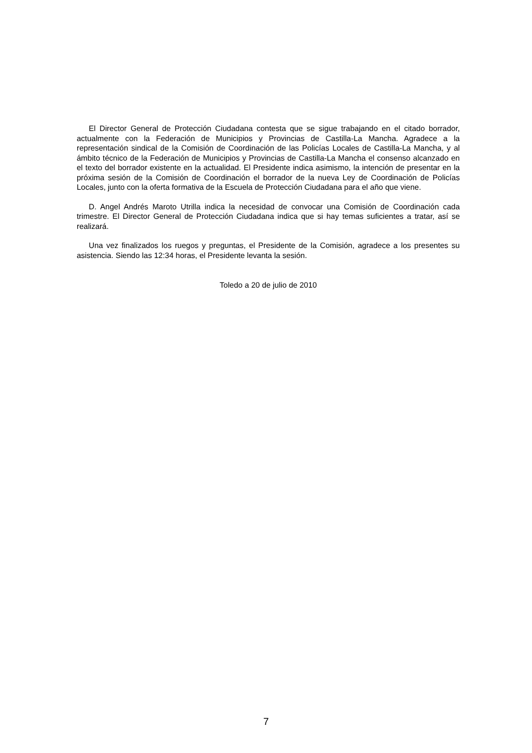El Director General de Protección Ciudadana contesta que se sigue trabajando en el citado borrador, actualmente con la Federación de Municipios y Provincias de Castilla-La Mancha. Agradece a la representación sindical de la Comisión de Coordinación de las Policías Locales de Castilla-La Mancha, y al ámbito técnico de la Federación de Municipios y Provincias de Castilla-La Mancha el consenso alcanzado en el texto del borrador existente en la actualidad. El Presidente indica asimismo, la intención de presentar en la próxima sesión de la Comisión de Coordinación el borrador de la nueva Ley de Coordinación de Policías Locales, junto con la oferta formativa de la Escuela de Protección Ciudadana para el año que viene.
D. Angel Andrés Maroto Utrilla indica la necesidad de convocar una Comisión de Coordinación cada trimestre. El Director General de Protección Ciudadana indica que si hay temas suficientes a tratar, así se realizará.
Una vez finalizados los ruegos y preguntas, el Presidente de la Comisión, agradece a los presentes su asistencia. Siendo las 12:34 horas, el Presidente levanta la sesión.
Toledo a 20 de julio de 2010
7